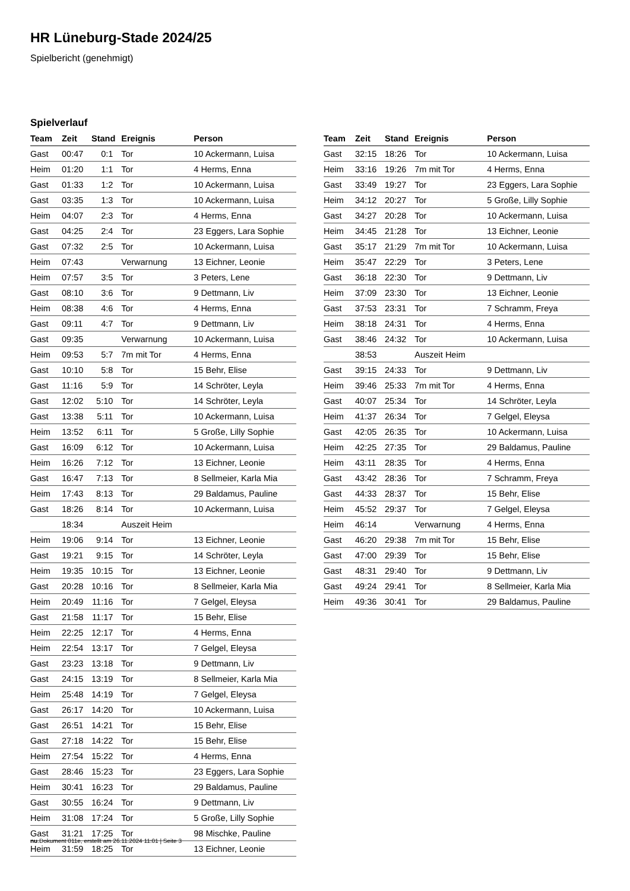HR Lüneburg-Stade 2024/25
Spielbericht (genehmigt)
Spielverlauf
| Team | Zeit | Stand | Ereignis | Person |
| --- | --- | --- | --- | --- |
| Gast | 00:47 | 0:1 | Tor | 10 Ackermann, Luisa |
| Heim | 01:20 | 1:1 | Tor | 4 Herms, Enna |
| Gast | 01:33 | 1:2 | Tor | 10 Ackermann, Luisa |
| Gast | 03:35 | 1:3 | Tor | 10 Ackermann, Luisa |
| Heim | 04:07 | 2:3 | Tor | 4 Herms, Enna |
| Gast | 04:25 | 2:4 | Tor | 23 Eggers, Lara Sophie |
| Gast | 07:32 | 2:5 | Tor | 10 Ackermann, Luisa |
| Heim | 07:43 | | Verwarnung | 13 Eichner, Leonie |
| Heim | 07:57 | 3:5 | Tor | 3 Peters, Lene |
| Gast | 08:10 | 3:6 | Tor | 9 Dettmann, Liv |
| Heim | 08:38 | 4:6 | Tor | 4 Herms, Enna |
| Gast | 09:11 | 4:7 | Tor | 9 Dettmann, Liv |
| Gast | 09:35 | | Verwarnung | 10 Ackermann, Luisa |
| Heim | 09:53 | 5:7 | 7m mit Tor | 4 Herms, Enna |
| Gast | 10:10 | 5:8 | Tor | 15 Behr, Elise |
| Gast | 11:16 | 5:9 | Tor | 14 Schröter, Leyla |
| Gast | 12:02 | 5:10 | Tor | 14 Schröter, Leyla |
| Gast | 13:38 | 5:11 | Tor | 10 Ackermann, Luisa |
| Heim | 13:52 | 6:11 | Tor | 5 Große, Lilly Sophie |
| Gast | 16:09 | 6:12 | Tor | 10 Ackermann, Luisa |
| Heim | 16:26 | 7:12 | Tor | 13 Eichner, Leonie |
| Gast | 16:47 | 7:13 | Tor | 8 Sellmeier, Karla Mia |
| Heim | 17:43 | 8:13 | Tor | 29 Baldamus, Pauline |
| Gast | 18:26 | 8:14 | Tor | 10 Ackermann, Luisa |
| | 18:34 | | Auszeit Heim | |
| Heim | 19:06 | 9:14 | Tor | 13 Eichner, Leonie |
| Gast | 19:21 | 9:15 | Tor | 14 Schröter, Leyla |
| Heim | 19:35 | 10:15 | Tor | 13 Eichner, Leonie |
| Gast | 20:28 | 10:16 | Tor | 8 Sellmeier, Karla Mia |
| Heim | 20:49 | 11:16 | Tor | 7 Gelgel, Eleysa |
| Gast | 21:58 | 11:17 | Tor | 15 Behr, Elise |
| Heim | 22:25 | 12:17 | Tor | 4 Herms, Enna |
| Heim | 22:54 | 13:17 | Tor | 7 Gelgel, Eleysa |
| Gast | 23:23 | 13:18 | Tor | 9 Dettmann, Liv |
| Gast | 24:15 | 13:19 | Tor | 8 Sellmeier, Karla Mia |
| Heim | 25:48 | 14:19 | Tor | 7 Gelgel, Eleysa |
| Gast | 26:17 | 14:20 | Tor | 10 Ackermann, Luisa |
| Gast | 26:51 | 14:21 | Tor | 15 Behr, Elise |
| Gast | 27:18 | 14:22 | Tor | 15 Behr, Elise |
| Heim | 27:54 | 15:22 | Tor | 4 Herms, Enna |
| Gast | 28:46 | 15:23 | Tor | 23 Eggers, Lara Sophie |
| Heim | 30:41 | 16:23 | Tor | 29 Baldamus, Pauline |
| Gast | 30:55 | 16:24 | Tor | 9 Dettmann, Liv |
| Heim | 31:08 | 17:24 | Tor | 5 Große, Lilly Sophie |
| Gast | 31:21 | 17:25 | Tor | 98 Mischke, Pauline |
| Heim | 31:59 | 18:25 | Tor | 13 Eichner, Leonie |
| Team | Zeit | Stand | Ereignis | Person |
| --- | --- | --- | --- | --- |
| Gast | 32:15 | 18:26 | Tor | 10 Ackermann, Luisa |
| Heim | 33:16 | 19:26 | 7m mit Tor | 4 Herms, Enna |
| Gast | 33:49 | 19:27 | Tor | 23 Eggers, Lara Sophie |
| Heim | 34:12 | 20:27 | Tor | 5 Große, Lilly Sophie |
| Gast | 34:27 | 20:28 | Tor | 10 Ackermann, Luisa |
| Heim | 34:45 | 21:28 | Tor | 13 Eichner, Leonie |
| Gast | 35:17 | 21:29 | 7m mit Tor | 10 Ackermann, Luisa |
| Heim | 35:47 | 22:29 | Tor | 3 Peters, Lene |
| Gast | 36:18 | 22:30 | Tor | 9 Dettmann, Liv |
| Heim | 37:09 | 23:30 | Tor | 13 Eichner, Leonie |
| Gast | 37:53 | 23:31 | Tor | 7 Schramm, Freya |
| Heim | 38:18 | 24:31 | Tor | 4 Herms, Enna |
| Gast | 38:46 | 24:32 | Tor | 10 Ackermann, Luisa |
| | 38:53 | | Auszeit Heim | |
| Gast | 39:15 | 24:33 | Tor | 9 Dettmann, Liv |
| Heim | 39:46 | 25:33 | 7m mit Tor | 4 Herms, Enna |
| Gast | 40:07 | 25:34 | Tor | 14 Schröter, Leyla |
| Heim | 41:37 | 26:34 | Tor | 7 Gelgel, Eleysa |
| Gast | 42:05 | 26:35 | Tor | 10 Ackermann, Luisa |
| Heim | 42:25 | 27:35 | Tor | 29 Baldamus, Pauline |
| Heim | 43:11 | 28:35 | Tor | 4 Herms, Enna |
| Gast | 43:42 | 28:36 | Tor | 7 Schramm, Freya |
| Gast | 44:33 | 28:37 | Tor | 15 Behr, Elise |
| Heim | 45:52 | 29:37 | Tor | 7 Gelgel, Eleysa |
| Heim | 46:14 | | Verwarnung | 4 Herms, Enna |
| Gast | 46:20 | 29:38 | 7m mit Tor | 15 Behr, Elise |
| Gast | 47:00 | 29:39 | Tor | 15 Behr, Elise |
| Gast | 48:31 | 29:40 | Tor | 9 Dettmann, Liv |
| Gast | 49:24 | 29:41 | Tor | 8 Sellmeier, Karla Mia |
| Heim | 49:36 | 30:41 | Tor | 29 Baldamus, Pauline |
nu.Dokument 011e, erstellt am 26.11.2024 11:01 | Seite 3